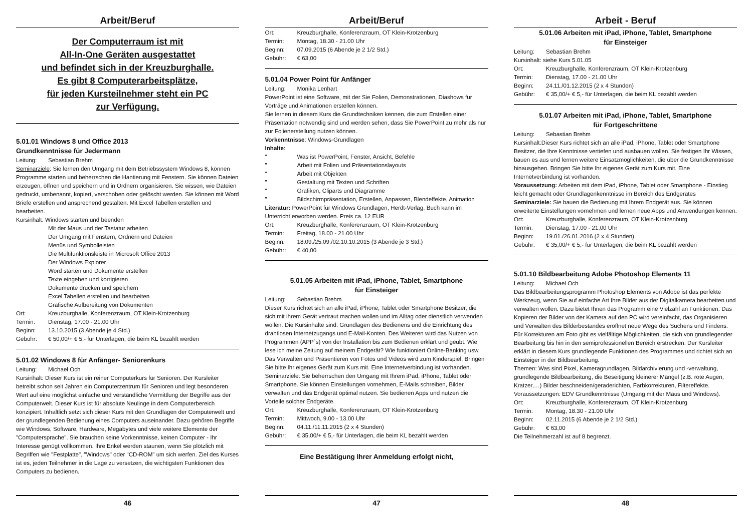Arbeit/Beruf
Der Computerraum ist mit
All-In-One Geräten ausgestattet
und befindet sich in der Kreuzburghalle.
Es gibt 8 Computerarbeitsplätze,
für jeden Kursteilnehmer steht ein PC
zur Verfügung.
5.01.01 Windows 8 und Office 2013
Grundkenntnisse für Jedermann
Leitung: Sebastian Brehm
Seminarziele: Sie lernen den Umgang mit dem Betriebssystem Windows 8, können Programme starten und beherrschen die Hantierung mit Fenstern. Sie können Dateien erzeugen, öffnen und speichern und in Ordnern organisieren. Sie wissen, wie Dateien gedruckt, umbenannt, kopiert, verschoben oder gelöscht werden. Sie können mit Word Briefe erstellen und ansprechend gestalten. Mit Excel Tabellen erstellen und bearbeiten.
Kursinhalt: Windows starten und beenden
Mit der Maus und der Tastatur arbeiten
Der Umgang mit Fenstern, Ordnern und Dateien
Menüs und Symbolleisten
Die Multifunktionsleiste in Microsoft Office 2013
Der Windows Explorer
Word starten und Dokumente erstellen
Texte eingeben und korrigieren
Dokumente drucken und speichern
Excel Tabellen erstellen und bearbeiten
Grafische Aufbereitung von Dokumenten
Ort: Kreuzburghalle, Konferenzraum, OT Klein-Krotzenburg
Termin: Dienstag, 17.00 - 21.00 Uhr
Beginn: 13.10.2015 (3 Abende je 4 Std.)
Gebühr: € 50,00/+ € 5,- für Unterlagen, die beim KL bezahlt werden
5.01.02 Windows 8 für Anfänger- Seniorenkurs
Leitung: Michael Och
Kursinhalt: Dieser Kurs ist ein reiner Computerkurs für Senioren. Der Kursleiter betreibt schon seit Jahren ein Computerzentrum für Senioren und legt besonderen Wert auf eine möglichst einfache und verständliche Vermittlung der Begriffe aus der Computerwelt. Dieser Kurs ist für absolute Neulinge in dem Computerbereich konzipiert. Inhaltlich setzt sich dieser Kurs mit den Grundlagen der Computerwelt und der grundlegenden Bedienung eines Computers auseinander. Dazu gehören Begriffe wie Windows, Software, Hardware, Megabytes und viele weitere Elemente der "Computersprache". Sie brauchen keine Vorkenntnisse, keinen Computer - Ihr Interesse genügt vollkommen. Ihre Enkel werden staunen, wenn Sie plötzlich mit Begriffen wie "Festplatte", "Windows" oder "CD-ROM" um sich werfen. Ziel des Kurses ist es, jeden Teilnehmer in die Lage zu versetzen, die wichtigsten Funktionen des Computers zu bedienen.
46
Arbeit/Beruf
Ort: Kreuzburghalle, Konferenzraum, OT Klein-Krotzenburg
Termin: Montag, 18.30 - 21.00 Uhr
Beginn: 07.09.2015 (6 Abende je 2 1/2 Std.)
Gebühr: € 63,00
5.01.04 Power Point für Anfänger
Leitung: Monika Lenhart
PowerPoint ist eine Software, mit der Sie Folien, Demonstrationen, Diashows für Vorträge und Animationen erstellen können.
Sie lernen in diesem Kurs die Grundtechniken kennen, die zum Erstellen einer Präsentation notwendig sind und werden sehen, dass Sie PowerPoint zu mehr als nur zur Folienerstellung nutzen können.
Vorkenntnisse: Windows-Grundlagen
Inhalte:
" Was ist PowerPoint, Fenster, Ansicht, Befehle
" Arbeit mit Folien und Präsentationslayouts
" Arbeit mit Objekten
" Gestaltung mit Texten und Schriften
" Grafiken, Cliparts und Diagramme
" Bildschirmpräsentation, Erstellen, Anpassen, Blendeffekte, Animation
Literatur: PowerPoint für Windows Grundlagen, Herdt-Verlag. Buch kann im Unterricht erworben werden. Preis ca. 12 EUR
Ort: Kreuzburghalle, Konferenzraum, OT Klein-Krotzenburg
Termin: Freitag, 18.00 - 21.00 Uhr
Beginn: 18.09./25.09./02.10.10.2015 (3 Abende je 3 Std.)
Gebühr: € 40,00
5.01.05 Arbeiten mit iPad, iPhone, Tablet, Smartphone
für Einsteiger
Leitung: Sebastian Brehm
Dieser Kurs richtet sich an alle iPad, iPhone, Tablet oder Smartphone Besitzer, die sich mit ihrem Gerät vertraut machen wollen und im Alltag oder dienstlich verwenden wollen. Die Kursinhalte sind: Grundlagen des Bedienens und die Einrichtung des drahtlosen Internetzugangs und E-Mail-Konten. Des Weiteren wird das Nutzen von Programmen (APP´s) von der Installation bis zum Bedienen erklärt und geübt. Wie lese ich meine Zeitung auf meinem Endgerät? Wie funktioniert Online-Banking usw. Das Verwalten und Präsentieren von Fotos und Videos wird zum Kinderspiel. Bringen Sie bitte Ihr eigenes Gerät zum Kurs mit. Eine Internetverbindung ist vorhanden. Seminarziele: Sie beherrschen den Umgang mit Ihrem iPad, iPhone, Tablet oder Smartphone. Sie können Einstellungen vornehmen, E-Mails schreiben, Bilder verwalten und das Endgerät optimal nutzen. Sie bedienen Apps und nutzen die Vorteile solcher Endgeräte.
Ort: Kreuzburghalle, Konferenzraum, OT Klein-Krotzenburg
Termin: Mittwoch, 9.00 - 13.00 Uhr
Beginn: 04.11./11.11.2015 (2 x 4 Stunden)
Gebühr: € 35,00/+ € 5,- für Unterlagen, die beim KL bezahlt werden
Eine Bestätigung Ihrer Anmeldung erfolgt nicht,
47
Arbeit - Beruf
5.01.06 Arbeiten mit iPad, iPhone, Tablet, Smartphone
für Einsteiger
Leitung: Sebastian Brehm
Kursinhalt: siehe Kurs 5.01.05
Ort: Kreuzburghalle, Konferenzraum, OT Klein-Krotzenburg
Termin: Dienstag, 17.00 - 21.00 Uhr
Beginn: 24.11./01.12.2015 (2 x 4 Stunden)
Gebühr: € 35,00/+ € 5,- für Unterlagen, die beim KL bezahlt werden
5.01.07 Arbeiten mit iPad, iPhone, Tablet, Smartphone
für Fortgeschrittene
Leitung: Sebastian Brehm
Kursinhalt:Dieser Kurs richtet sich an alle iPad, iPhone, Tablet oder Smartphone Besitzer, die Ihre Kenntnisse vertiefen und ausbauen wollen. Sie festigen Ihr Wissen, bauen es aus und lernen weitere Einsatzmöglichkeiten, die über die Grundkenntnisse hinausgehen. Bringen Sie bitte Ihr eigenes Gerät zum Kurs mit. Eine Internetverbindung ist vorhanden.
Voraussetzung: Arbeiten mit dem iPad, iPhone, Tablet oder Smartphone - Einstieg leicht gemacht oder Grundlagenkenntnisse im Bereich des Endgerätes
Seminarziele: Sie bauen die Bedienung mit Ihrem Endgerät aus. Sie können erweiterte Einstellungen vornehmen und lernen neue Apps und Anwendungen kennen.
Ort: Kreuzburghalle, Konferenzraum, OT Klein-Krotzenburg
Termin: Dienstag, 17.00 - 21.00 Uhr
Beginn: 19.01./26.01.2016 (2 x 4 Stunden)
Gebühr: € 35,00/+ € 5,- für Unterlagen, die beim KL bezahlt werden
5.01.10 Bildbearbeitung Adobe Photoshop Elements 11
Leitung: Michael Och
Das Bildbearbeitungsprogramm Photoshop Elements von Adobe ist das perfekte Werkzeug, wenn Sie auf einfache Art Ihre Bilder aus der Digitalkamera bearbeiten und verwalten wollen. Dazu bietet Ihnen das Programm eine Vielzahl an Funktionen. Das Kopieren der Bilder von der Kamera auf den PC wird vereinfacht, das Organisieren und Verwalten des Bilderbestandes eröffnet neue Wege des Suchens und Findens. Für Korrekturen am Foto gibt es vielfältige Möglichkeiten, die sich von grundlegender Bearbeitung bis hin in den semiprofessionellen Bereich erstrecken. Der Kursleiter erklärt in diesem Kurs grundlegende Funktionen des Programmes und richtet sich an Einsteiger in der Bildbearbeitung.
Themen: Was sind Pixel, Kameragrundlagen, Bildarchivierung und -verwaltung, grundlegende Bildbearbeitung, die Beseitigung kleinerer Mängel (z.B. rote Augen, Kratzer,…) Bilder beschneiden/geraderichten, Farbkorrekturen, Filtereffekte. Voraussetzungen: EDV Grundkenntnisse (Umgang mit der Maus und Windows).
Ort: Kreuzburghalle, Konferenzraum, OT Klein-Krotzenburg
Termin: Montag, 18.30 - 21.00 Uhr
Beginn: 02.11.2015 (6 Abende je 2 1/2 Std.)
Gebühr: € 63,00
Die Teilnehmerzahl ist auf 8 begrenzt.
48